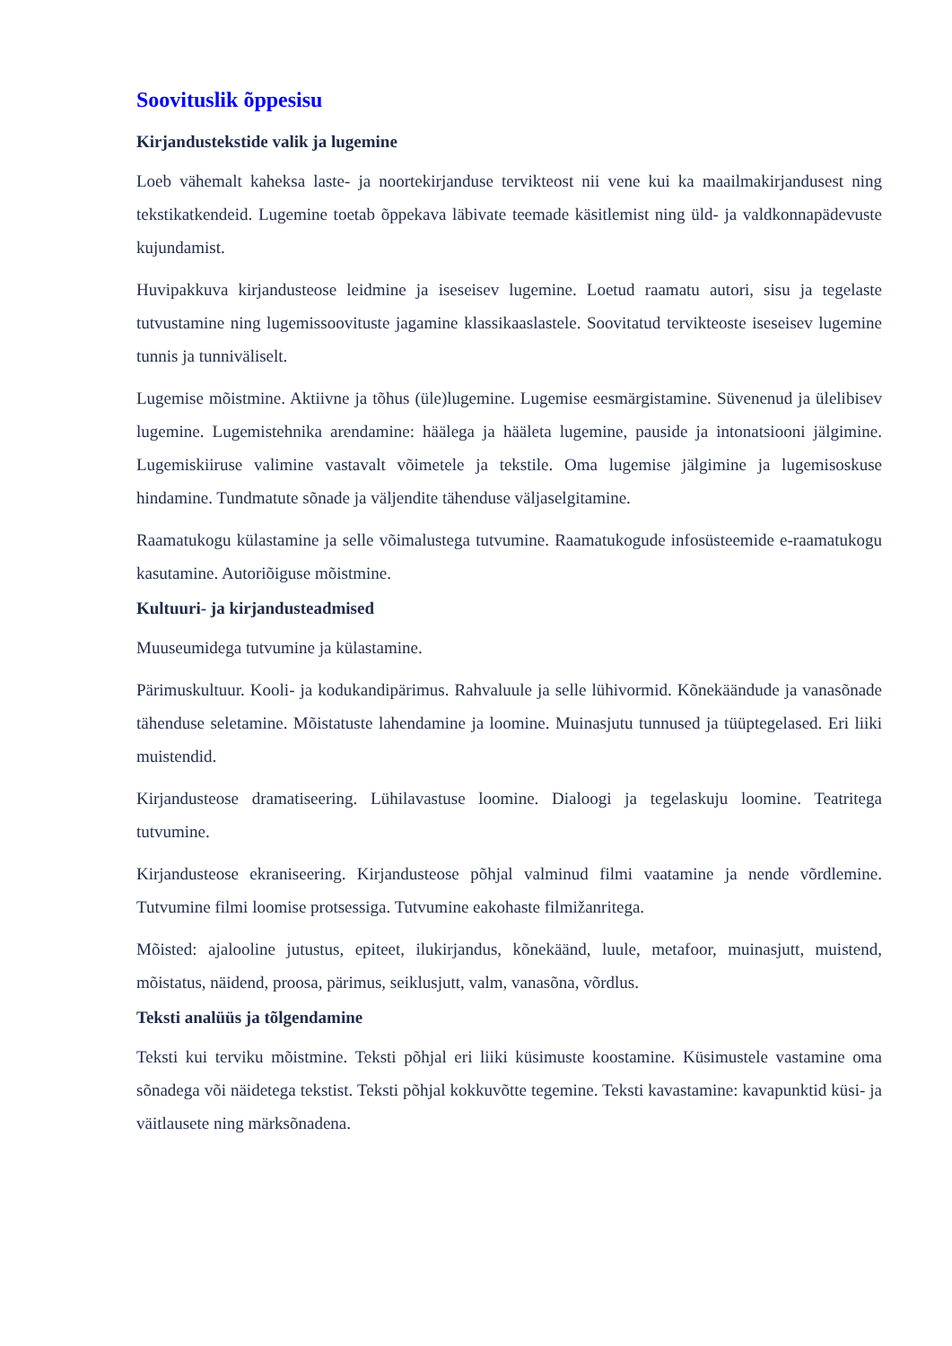Soovituslik õppesisu
Kirjandustekstide valik ja lugemine
Loeb vähemalt kaheksa laste- ja noortekirjanduse tervikteost nii vene kui ka maailmakirjandusest ning tekstikatkendeid. Lugemine toetab õppekava läbivate teemade käsitlemist ning üld- ja valdkonnapädevuste kujundamist.
Huvipakkuva kirjandusteose leidmine ja iseseisev lugemine. Loetud raamatu autori, sisu ja tegelaste tutvustamine ning lugemissoovituste jagamine klassikaaslastele. Soovitatud tervikteoste iseseisev lugemine tunnis ja tunniväliselt.
Lugemise mõistmine. Aktiivne ja tõhus (üle)lugemine. Lugemise eesmärgistamine. Süvenenud ja ülelibisev lugemine. Lugemistehnika arendamine: häälega ja hääleta lugemine, pauside ja intonatsiooni jälgimine. Lugemiskiiruse valimine vastavalt võimetele ja tekstile. Oma lugemise jälgimine ja lugemisoskuse hindamine. Tundmatute sõnade ja väljendite tähenduse väljaselgitamine.
Raamatukogu külastamine ja selle võimalustega tutvumine. Raamatukogude infosüsteemide e-raamatukogu kasutamine. Autoriõiguse mõistmine.
Kultuuri- ja kirjandusteadmised
Muuseumidega tutvumine ja külastamine.
Pärimuskultuur. Kooli- ja kodukandipärimus. Rahvaluule ja selle lühivormid. Kõnekäändude ja vanasõnade tähenduse seletamine. Mõistatuste lahendamine ja loomine. Muinasjutu tunnused ja tüüptegelased. Eri liiki muistendid.
Kirjandusteose dramatiseering. Lühilavastuse loomine. Dialoogi ja tegelaskuju loomine. Teatritega tutvumine.
Kirjandusteose ekraniseering. Kirjandusteose põhjal valminud filmi vaatamine ja nende võrdlemine. Tutvumine filmi loomise protsessiga. Tutvumine eakohaste filmižanritega.
Mõisted: ajalooline jutustus, epiteet, ilukirjandus, kõnekäänd, luule, metafoor, muinasjutt, muistend, mõistatus, näidend, proosa, pärimus, seiklusjutt, valm, vanasõna, võrdlus.
Teksti analüüs ja tõlgendamine
Teksti kui terviku mõistmine. Teksti põhjal eri liiki küsimuste koostamine. Küsimustele vastamine oma sõnadega või näidetega tekstist. Teksti põhjal kokkuvõtte tegemine. Teksti kavastamine: kavapunktid küsi- ja väitlausete ning märksõnadena.